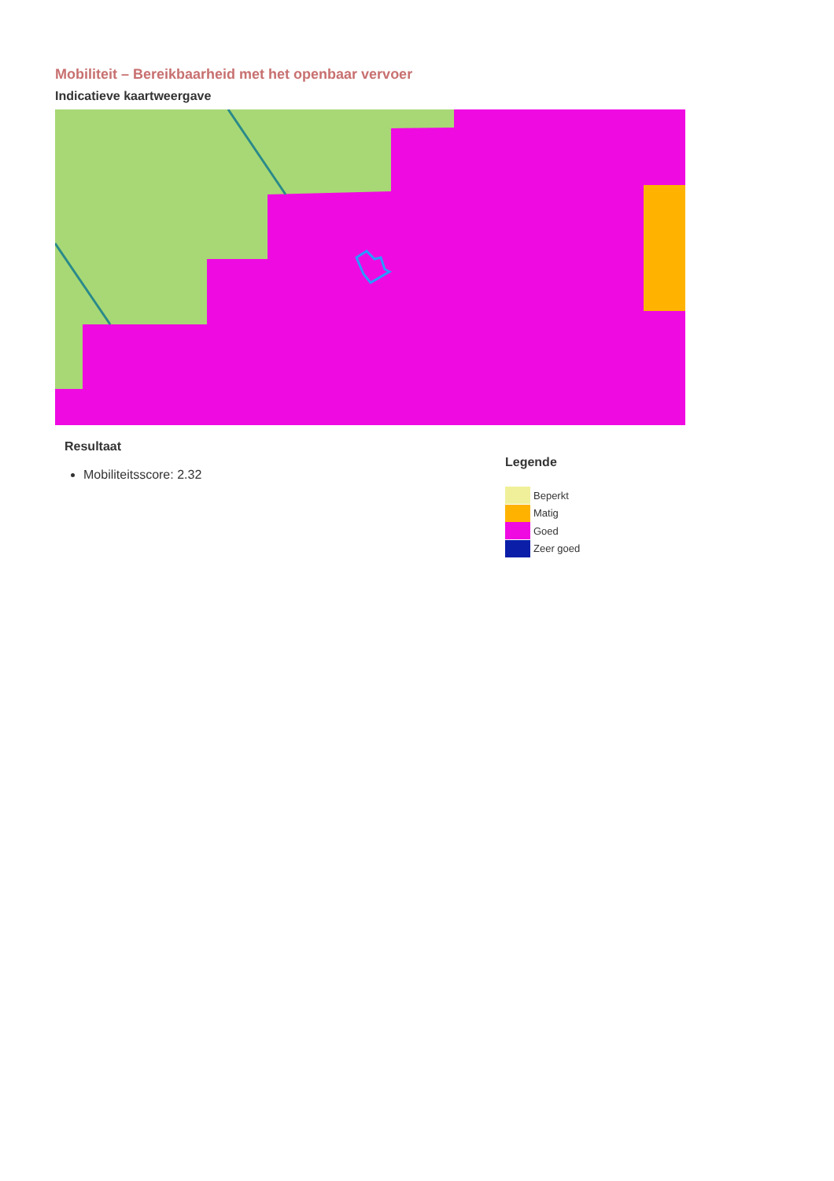Mobiliteit – Bereikbaarheid met het openbaar vervoer
Indicatieve kaartweergave
Resultaat
Mobiliteitsscore: 2.32
Legende
Beperkt
Matig
Goed
Zeer goed